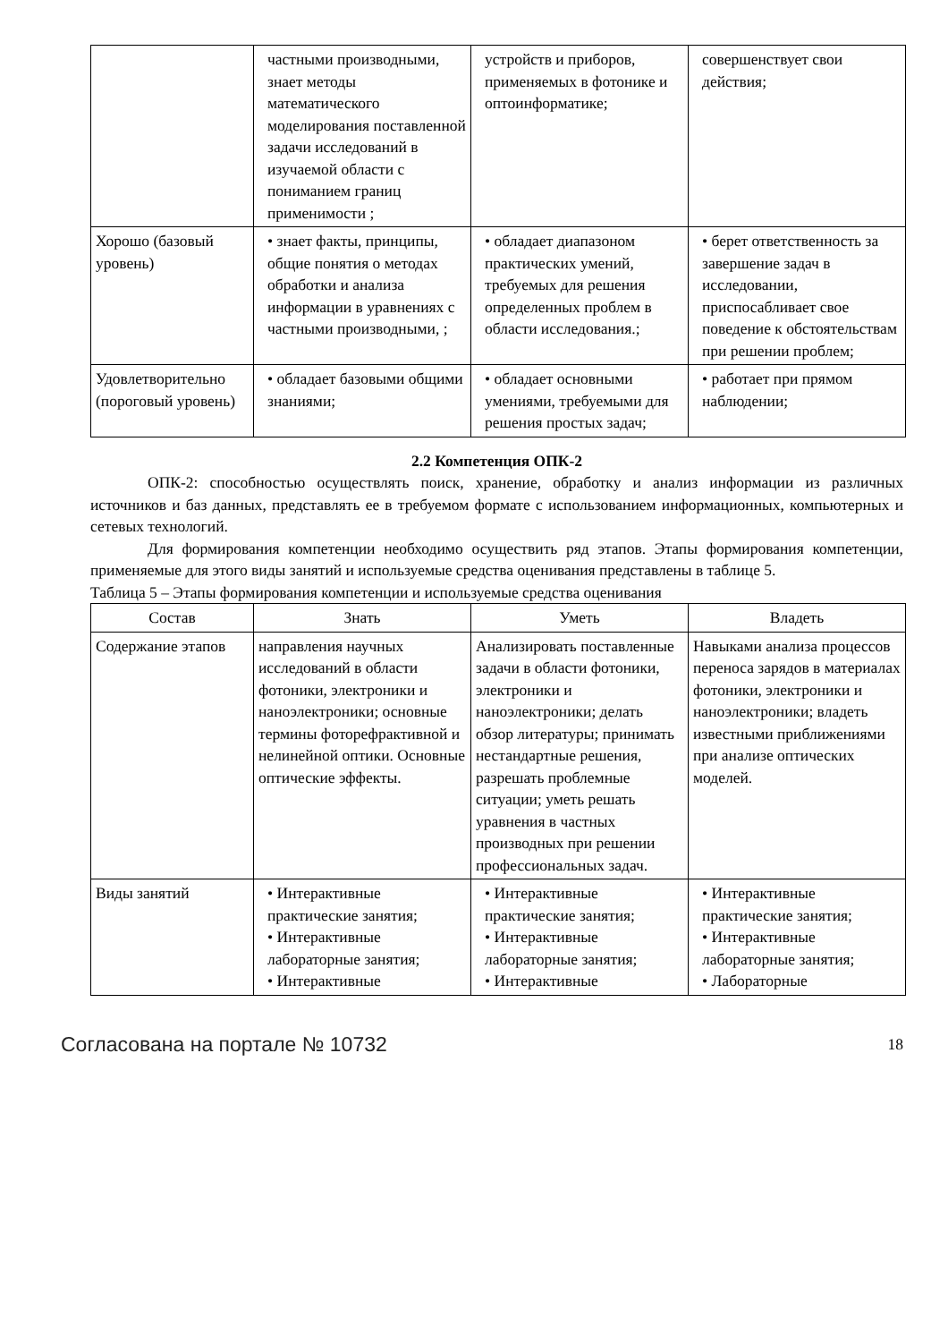| | частными производными, знает методы математического моделирования поставленной задачи исследований в изучаемой области с пониманием границ применимости ; | устройств и приборов, применяемых в фотонике и оптоинформатике; | совершенствует свои действия; |
| Хорошо (базовый уровень) | • знает факты, принципы, общие понятия о методах обработки и анализа информации в уравнениях с частными производными, ; | • обладает диапазоном практических умений, требуемых для решения определенных проблем в области исследования.; | • берет ответственность за завершение задач в исследовании, приспосабливает свое поведение к обстоятельствам при решении проблем; |
| Удовлетворительно (пороговый уровень) | • обладает базовыми общими знаниями; | • обладает основными умениями, требуемыми для решения простых задач; | • работает при прямом наблюдении; |
2.2 Компетенция ОПК-2
ОПК-2: способностью осуществлять поиск, хранение, обработку и анализ информации из различных источников и баз данных, представлять ее в требуемом формате с использованием информационных, компьютерных и сетевых технологий.
Для формирования компетенции необходимо осуществить ряд этапов. Этапы формирования компетенции, применяемые для этого виды занятий и используемые средства оценивания представлены в таблице 5.
Таблица 5 – Этапы формирования компетенции и используемые средства оценивания
| Состав | Знать | Уметь | Владеть |
| --- | --- | --- | --- |
| Содержание этапов | направления научных исследований в области фотоники, электроники и наноэлектроники; основные термины фоторефрактивной и нелинейной оптики. Основные оптические эффекты. | Анализировать поставленные задачи в области фотоники, электроники и наноэлектроники; делать обзор литературы; принимать нестандартные решения, разрешать проблемные ситуации; уметь решать уравнения в частных производных при решении профессиональных задач. | Навыками анализа процессов переноса зарядов в материалах фотоники, электроники и наноэлектроники; владеть известными приближениями при анализе оптических моделей. |
| Виды занятий | • Интерактивные практические занятия; • Интерактивные лабораторные занятия; • Интерактивные | • Интерактивные практические занятия; • Интерактивные лабораторные занятия; • Интерактивные | • Интерактивные практические занятия; • Интерактивные лабораторные занятия; • Лабораторные |
Согласована на портале № 10732 18